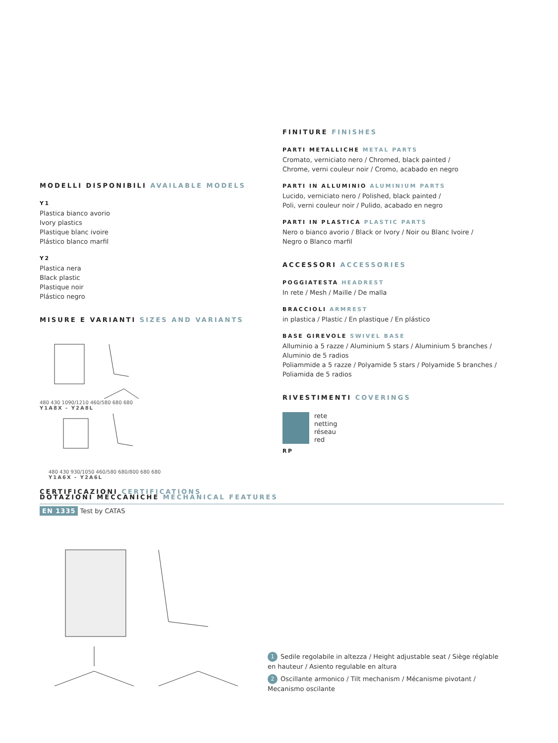MODELLI DISPONIBILI AVAILABLE MODELS
Y1
Plastica bianco avorio
Ivory plastics
Plastique blanc ivoire
Plástico blanco marfil
Y2
Plastica nera
Black plastic
Plastique noir
Plástico negro
MISURE E VARIANTI SIZES AND VARIANTS
480 430 1090/1210 460/580 680 680
Y1A8X - Y2A8L
480 430 930/1050 460/580 680/800 680 680
Y1A6X - Y2A6L
CERTIFICAZIONI CERTIFICATIONS
EN 1335 Test by CATAS
FINITURE FINISHES
PARTI METALLICHE METAL PARTS
Cromato, verniciato nero / Chromed, black painted /
Chrome, verni couleur noir / Cromo, acabado en negro
PARTI IN ALLUMINIO ALUMINIUM PARTS
Lucido, verniciato nero / Polished, black painted /
Poli, verni couleur noir / Pulido, acabado en negro
PARTI IN PLASTICA PLASTIC PARTS
Nero o bianco avorio / Black or Ivory / Noir ou Blanc Ivoire /
Negro o Blanco marfil
ACCESSORI ACCESSORIES
POGGIATESTA HEADREST
In rete / Mesh / Maille / De malla
BRACCIOLI ARMREST
in plastica / Plastic / En plastique / En plástico
BASE GIREVOLE SWIVEL BASE
Alluminio a 5 razze / Aluminium 5 stars / Aluminium 5 branches /
Aluminio de 5 radios
Poliammide a 5 razze / Polyamide 5 stars / Polyamide 5 branches /
Poliamida de 5 radios
RIVESTIMENTI COVERINGS
rete
netting
réseau
red
RP
DOTAZIONI MECCANICHE MECHANICAL FEATURES
1 Sedile regolabile in altezza / Height adjustable seat / Siège réglable en hauteur / Asiento regulable en altura
2 Oscillante armonico / Tilt mechanism / Mécanisme pivotant / Mecanismo oscilante